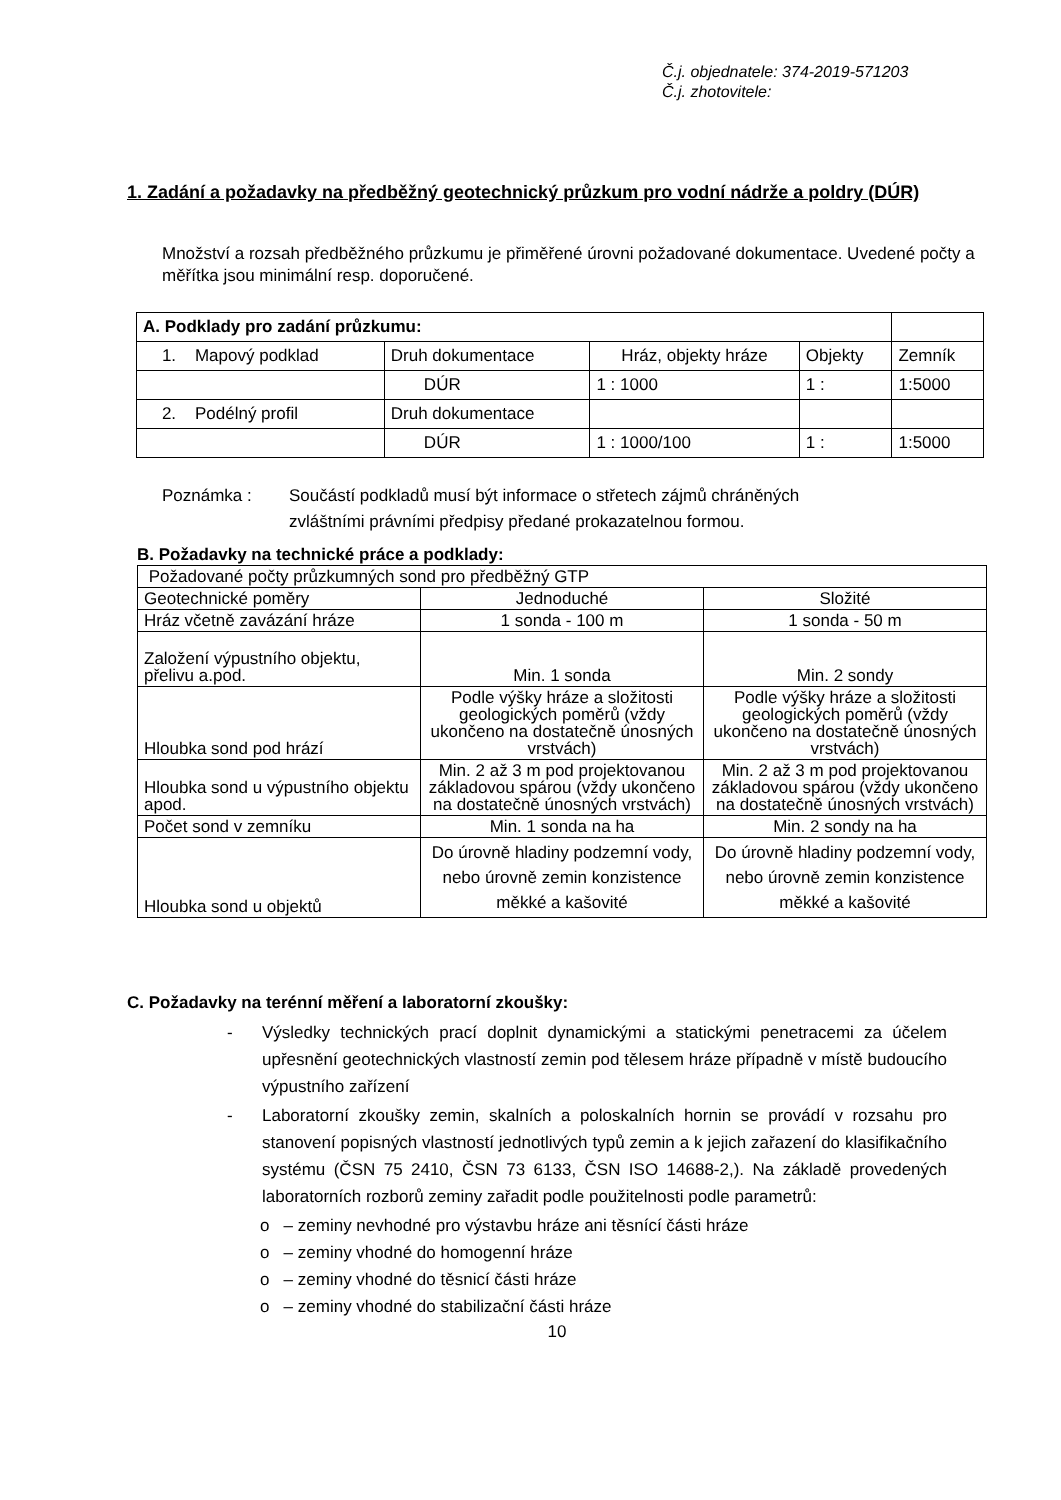Č.j. objednatele: 374-2019-571203
Č.j. zhotovitele:
1. Zadání a požadavky na předběžný geotechnický průzkum pro vodní nádrže a poldry (DÚR)
Množství a rozsah předběžného průzkumu je přiměřené úrovni požadované dokumentace. Uvedené počty a měřítka jsou minimální resp. doporučené.
| A. Podklady pro zadání průzkumu: | | | | |
| 1. Mapový podklad | Druh dokumentace | Hráz, objekty hráze | Objekty | Zemník |
| | DÚR | 1 : 1000 | 1 : | 1:5000 |
| 2. Podélný profil | Druh dokumentace | | | |
| | DÚR | 1 : 1000/100 | 1 : | 1:5000 |
Poznámka : Součástí podkladů musí být informace o střetech zájmů chráněných zvláštními právními předpisy předané prokazatelnou formou.
B. Požadavky na technické práce a podklady:
| Požadované počty průzkumných sond pro předběžný GTP | | |
| Geotechnické poměry | Jednoduché | Složité |
| Hráz včetně zavázání hráze | 1 sonda - 100 m | 1 sonda - 50 m |
| Založení výpustního objektu, přelivu a.pod. | Min. 1 sonda | Min. 2 sondy |
| Hloubka sond pod hrází | Podle výšky hráze a složitosti geologických poměrů (vždy ukončeno na dostatečně únosných vrstvách) | Podle výšky hráze a složitosti geologických poměrů (vždy ukončeno na dostatečně únosných vrstvách) |
| Hloubka sond u výpustního objektu apod. | Min. 2 až 3 m pod projektovanou základovou spárou (vždy ukončeno na dostatečně únosných vrstvách) | Min. 2 až 3 m pod projektovanou základovou spárou (vždy ukončeno na dostatečně únosných vrstvách) |
| Počet sond v zemníku | Min. 1 sonda na ha | Min. 2 sondy na ha |
| Hloubka sond u objektů | Do úrovně hladiny podzemní vody, nebo úrovně zemin konzistence měkké a kašovité | Do úrovně hladiny podzemní vody, nebo úrovně zemin konzistence měkké a kašovité |
C. Požadavky na terénní měření a laboratorní zkoušky:
- Výsledky technických prací doplnit dynamickými a statickými penetracemi za účelem upřesnění geotechnických vlastností zemin pod tělesem hráze případně v místě budoucího výpustního zařízení
- Laboratorní zkoušky zemin, skalních a poloskalních hornin se provádí v rozsahu pro stanovení popisných vlastností jednotlivých typů zemin a k jejich zařazení do klasifikačního systému (ČSN 75 2410, ČSN 73 6133, ČSN ISO 14688-2,). Na základě provedených laboratorních rozborů zeminy zařadit podle použitelnosti podle parametrů:
o – zeminy nevhodné pro výstavbu hráze ani těsnící části hráze
o – zeminy vhodné do homogenní hráze
o – zeminy vhodné do těsnicí části hráze
o – zeminy vhodné do stabilizační části hráze
10